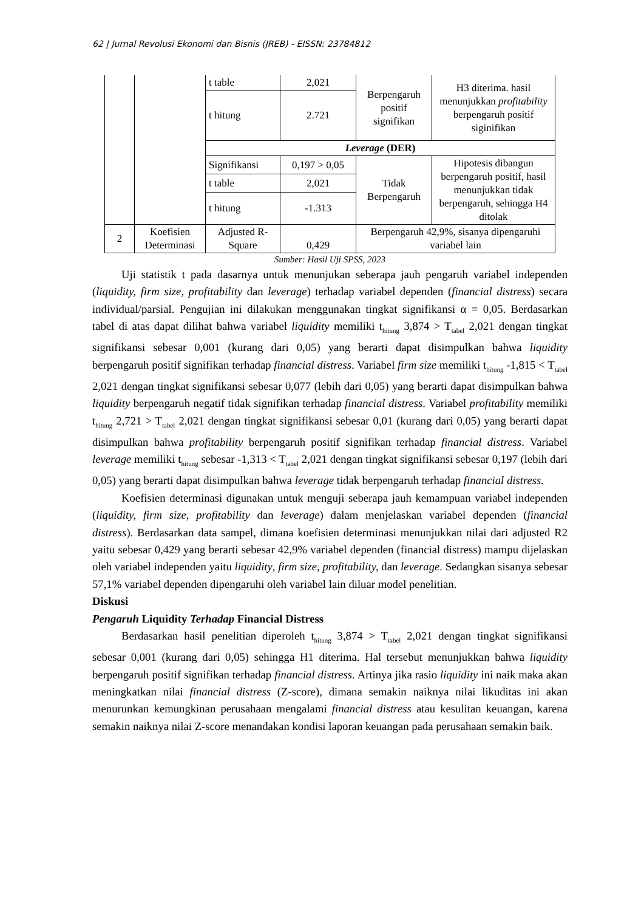62 | Jurnal Revolusi Ekonomi dan Bisnis (JREB) - EISSN: 23784812
| | | t table | 2,021 | Berpengaruh positif signifikan | H3 diterima. hasil menunjukkan profitability berpengaruh positif siginifikan |
| | | t hitung | 2.721 | | |
| | | Leverage (DER) | | | |
| | | Signifikansi | 0,197 > 0,05 | Tidak Berpengaruh | Hipotesis dibangun berpengaruh positif, hasil menunjukkan tidak berpengaruh, sehingga H4 ditolak |
| | | t table | 2,021 | | |
| | | t hitung | -1.313 | | |
| 2 | Koefisien Determinasi | Adjusted R-Square | 0,429 | Berpengaruh 42,9%, sisanya dipengaruhi variabel lain | |
Sumber: Hasil Uji SPSS, 2023
Uji statistik t pada dasarnya untuk menunjukan seberapa jauh pengaruh variabel independen (liquidity, firm size, profitability dan leverage) terhadap variabel dependen (financial distress) secara individual/parsial. Pengujian ini dilakukan menggunakan tingkat signifikansi α = 0,05. Berdasarkan tabel di atas dapat dilihat bahwa variabel liquidity memiliki t<sub>hitung</sub> 3,874 > T<sub>tabel</sub> 2,021 dengan tingkat signifikansi sebesar 0,001 (kurang dari 0,05) yang berarti dapat disimpulkan bahwa liquidity berpengaruh positif signifikan terhadap financial distress. Variabel firm size memiliki t<sub>hitung</sub> -1,815 < T<sub>tabel</sub> 2,021 dengan tingkat signifikansi sebesar 0,077 (lebih dari 0,05) yang berarti dapat disimpulkan bahwa liquidity berpengaruh negatif tidak signifikan terhadap financial distress. Variabel profitability memiliki t<sub>hitung</sub> 2,721 > T<sub>tabel</sub> 2,021 dengan tingkat signifikansi sebesar 0,01 (kurang dari 0,05) yang berarti dapat disimpulkan bahwa profitability berpengaruh positif signifikan terhadap financial distress. Variabel leverage memiliki t<sub>hitung</sub> sebesar -1,313 < T<sub>tabel</sub> 2,021 dengan tingkat signifikansi sebesar 0,197 (lebih dari 0,05) yang berarti dapat disimpulkan bahwa leverage tidak berpengaruh terhadap financial distress.
Koefisien determinasi digunakan untuk menguji seberapa jauh kemampuan variabel independen (liquidity, firm size, profitability dan leverage) dalam menjelaskan variabel dependen (financial distress). Berdasarkan data sampel, dimana koefisien determinasi menunjukkan nilai dari adjusted R2 yaitu sebesar 0,429 yang berarti sebesar 42,9% variabel dependen (financial distress) mampu dijelaskan oleh variabel independen yaitu liquidity, firm size, profitability, dan leverage. Sedangkan sisanya sebesar 57,1% variabel dependen dipengaruhi oleh variabel lain diluar model penelitian.
Diskusi
Pengaruh Liquidity Terhadap Financial Distress
Berdasarkan hasil penelitian diperoleh t<sub>hitung</sub> 3,874 > T<sub>tabel</sub> 2,021 dengan tingkat signifikansi sebesar 0,001 (kurang dari 0,05) sehingga H1 diterima. Hal tersebut menunjukkan bahwa liquidity berpengaruh positif signifikan terhadap financial distress. Artinya jika rasio liquidity ini naik maka akan meningkatkan nilai financial distress (Z-score), dimana semakin naiknya nilai likuditas ini akan menurunkan kemungkinan perusahaan mengalami financial distress atau kesulitan keuangan, karena semakin naiknya nilai Z-score menandakan kondisi laporan keuangan pada perusahaan semakin baik.